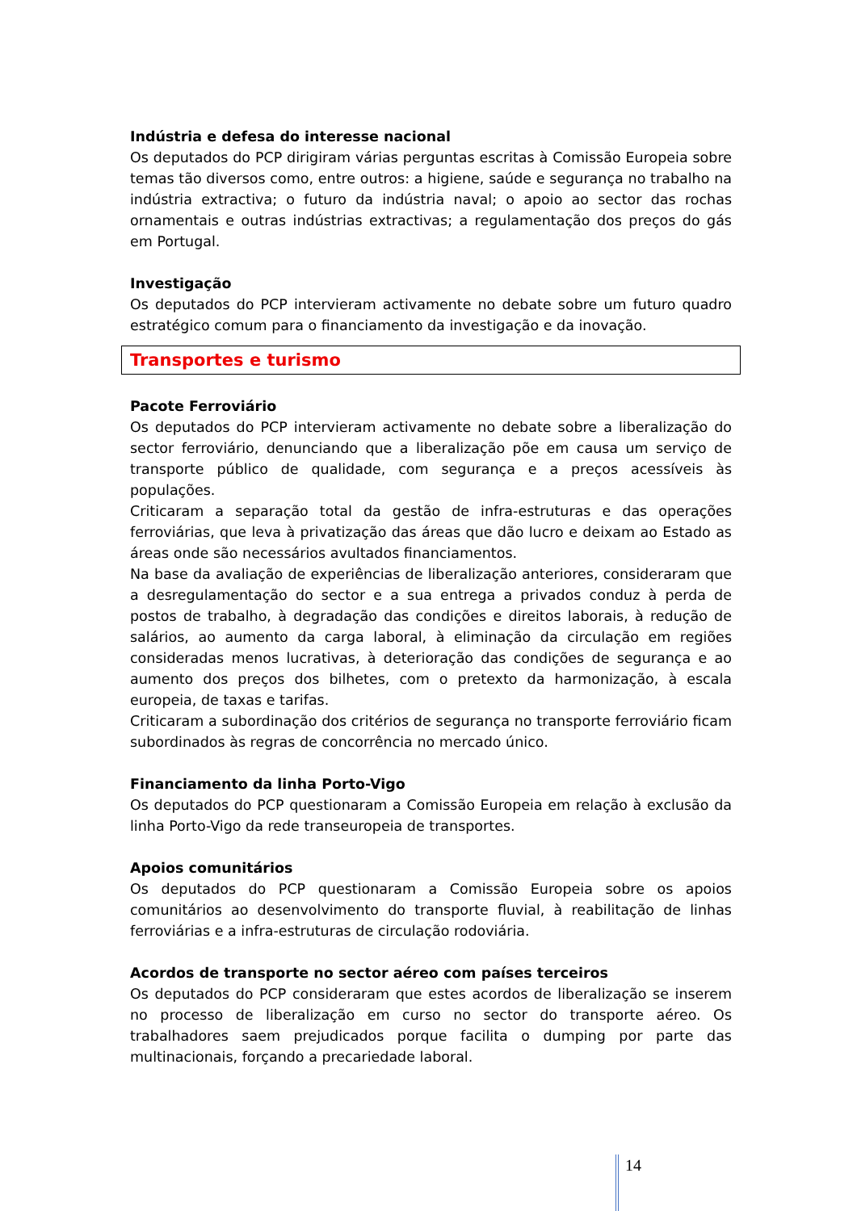Indústria e defesa do interesse nacional
Os deputados do PCP dirigiram várias perguntas escritas à Comissão Europeia sobre temas tão diversos como, entre outros: a higiene, saúde e segurança no trabalho na indústria extractiva; o futuro da indústria naval; o apoio ao sector das rochas ornamentais e outras indústrias extractivas; a regulamentação dos preços do gás em Portugal.
Investigação
Os deputados do PCP intervieram activamente no debate sobre um futuro quadro estratégico comum para o financiamento da investigação e da inovação.
Transportes e turismo
Pacote Ferroviário
Os deputados do PCP intervieram activamente no debate sobre a liberalização do sector ferroviário, denunciando que a liberalização põe em causa um serviço de transporte público de qualidade, com segurança e a preços acessíveis às populações.
Criticaram a separação total da gestão de infra-estruturas e das operações ferroviárias, que leva à privatização das áreas que dão lucro e deixam ao Estado as áreas onde são necessários avultados financiamentos.
Na base da avaliação de experiências de liberalização anteriores, consideraram que a desregulamentação do sector e a sua entrega a privados conduz à perda de postos de trabalho, à degradação das condições e direitos laborais, à redução de salários, ao aumento da carga laboral, à eliminação da circulação em regiões consideradas menos lucrativas, à deterioração das condições de segurança e ao aumento dos preços dos bilhetes, com o pretexto da harmonização, à escala europeia, de taxas e tarifas.
Criticaram a subordinação dos critérios de segurança no transporte ferroviário ficam subordinados às regras de concorrência no mercado único.
Financiamento da linha Porto-Vigo
Os deputados do PCP questionaram a Comissão Europeia em relação à exclusão da linha Porto-Vigo da rede transeuropeia de transportes.
Apoios comunitários
Os deputados do PCP questionaram a Comissão Europeia sobre os apoios comunitários ao desenvolvimento do transporte fluvial, à reabilitação de linhas ferroviárias e a infra-estruturas de circulação rodoviária.
Acordos de transporte no sector aéreo com países terceiros
Os deputados do PCP consideraram que estes acordos de liberalização se inserem no processo de liberalização em curso no sector do transporte aéreo. Os trabalhadores saem prejudicados porque facilita o dumping por parte das multinacionais, forçando a precariedade laboral.
14